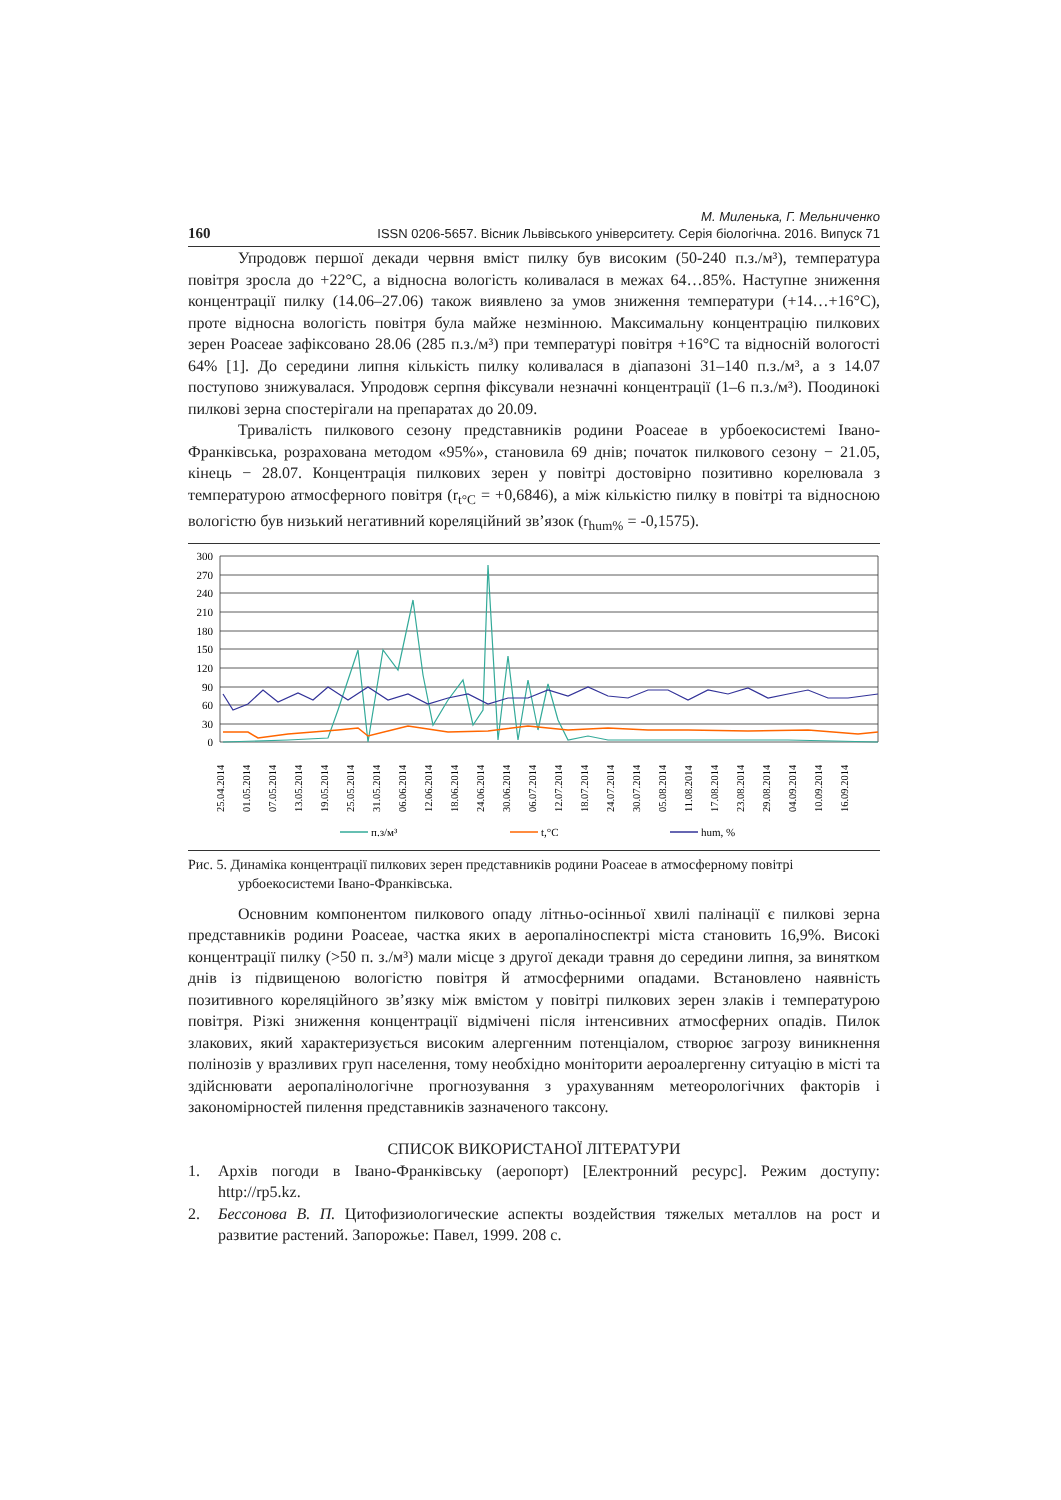160
М. Миленька, Г. Мельниченко
ISSN 0206-5657. Вісник Львівського університету. Серія біологічна. 2016. Випуск 71
Упродовж першої декади червня вміст пилку був високим (50-240 п.з./м³), температура повітря зросла до +22°С, а відносна вологість коливалася в межах 64…85%. Наступне зниження концентрації пилку (14.06–27.06) також виявлено за умов зниження температури (+14…+16°С), проте відносна вологість повітря була майже незмінною. Максимальну концентрацію пилкових зерен Poaceae зафіксовано 28.06 (285 п.з./м³) при температурі повітря +16°С та відносній вологості 64% [1]. До середини липня кількість пилку коливалася в діапазоні 31–140 п.з./м³, а з 14.07 поступово знижувалася. Упродовж серпня фіксували незначні концентрації (1–6 п.з./м³). Поодинокі пилкові зерна спостерігали на препаратах до 20.09.
Тривалість пилкового сезону представників родини Poaceae в урбоекосистемі Івано-Франківська, розрахована методом «95%», становила 69 днів; початок пилкового сезону − 21.05, кінець − 28.07. Концентрація пилкових зерен у повітрі достовірно позитивно корелювала з температурою атмосферного повітря (r<sub>t°C</sub> = +0,6846), а між кількістю пилку в повітрі та відносною вологістю був низький негативний кореляційний зв’язок (r<sub>hum%</sub> = -0,1575).
300
270
240
210
180
150
120
90
60
30
0
25.04.2014
01.05.2014
07.05.2014
13.05.2014
19.05.2014
25.05.2014
31.05.2014
06.06.2014
12.06.2014
18.06.2014
24.06.2014
30.06.2014
06.07.2014
12.07.2014
18.07.2014
24.07.2014
30.07.2014
05.08.2014
11.08.2014
17.08.2014
23.08.2014
29.08.2014
04.09.2014
10.09.2014
16.09.2014
п.з/м³
t,°C
hum, %
Рис. 5. Динаміка концентрації пилкових зерен представників родини Poaceae в атмосферному повітрі урбоекосистеми Івано-Франківська.
Основним компонентом пилкового опаду літньо-осінньої хвилі палінації є пилкові зерна представників родини Poaceae, частка яких в аеропаліноспектрі міста становить 16,9%. Високі концентрації пилку (>50 п. з./м³) мали місце з другої декади травня до середини липня, за винятком днів із підвищеною вологістю повітря й атмосферними опадами. Встановлено наявність позитивного кореляційного зв’язку між вмістом у повітрі пилкових зерен злаків і температурою повітря. Різкі зниження концентрації відмічені після інтенсивних атмосферних опадів. Пилок злакових, який характеризується високим алергенним потенціалом, створює загрозу виникнення полінозів у вразливих груп населення, тому необхідно моніторити аероалергенну ситуацію в місті та здійснювати аеропалінологічне прогнозування з урахуванням метеорологічних факторів і закономірностей пилення представників зазначеного таксону.
СПИСОК ВИКОРИСТАНОЇ ЛІТЕРАТУРИ
1. Архів погоди в Івано-Франківську (аеропорт) [Електронний ресурс]. Режим доступу: http://rp5.kz.
2. Бессонова В. П. Цитофизиологические аспекты воздействия тяжелых металлов на рост и развитие растений. Запорожье: Павел, 1999. 208 с.